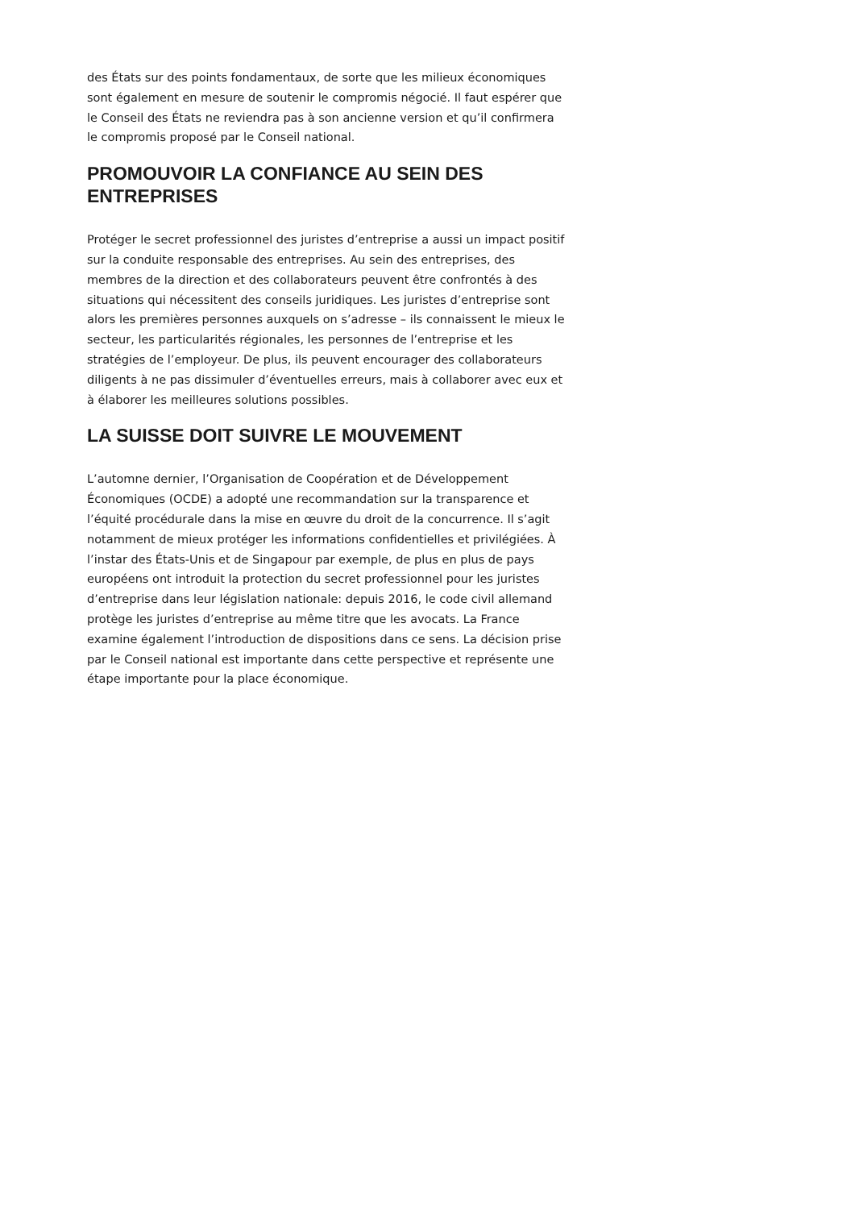des États sur des points fondamentaux, de sorte que les milieux économiques sont également en mesure de soutenir le compromis négocié. Il faut espérer que le Conseil des États ne reviendra pas à son ancienne version et qu’il confirmera le compromis proposé par le Conseil national.
PROMOUVOIR LA CONFIANCE AU SEIN DES ENTREPRISES
Protéger le secret professionnel des juristes d’entreprise a aussi un impact positif sur la conduite responsable des entreprises. Au sein des entreprises, des membres de la direction et des collaborateurs peuvent être confrontés à des situations qui nécessitent des conseils juridiques. Les juristes d’entreprise sont alors les premières personnes auxquels on s’adresse – ils connaissent le mieux le secteur, les particularités régionales, les personnes de l’entreprise et les stratégies de l’employeur. De plus, ils peuvent encourager des collaborateurs diligents à ne pas dissimuler d’éventuelles erreurs, mais à collaborer avec eux et à élaborer les meilleures solutions possibles.
LA SUISSE DOIT SUIVRE LE MOUVEMENT
L’automne dernier, l’Organisation de Coopération et de Développement Économiques (OCDE) a adopté une recommandation sur la transparence et l’équité procédurale dans la mise en œuvre du droit de la concurrence. Il s’agit notamment de mieux protéger les informations confidentielles et privilégiées. À l’instar des États-Unis et de Singapour par exemple, de plus en plus de pays européens ont introduit la protection du secret professionnel pour les juristes d’entreprise dans leur législation nationale: depuis 2016, le code civil allemand protège les juristes d’entreprise au même titre que les avocats. La France examine également l’introduction de dispositions dans ce sens. La décision prise par le Conseil national est importante dans cette perspective et représente une étape importante pour la place économique.